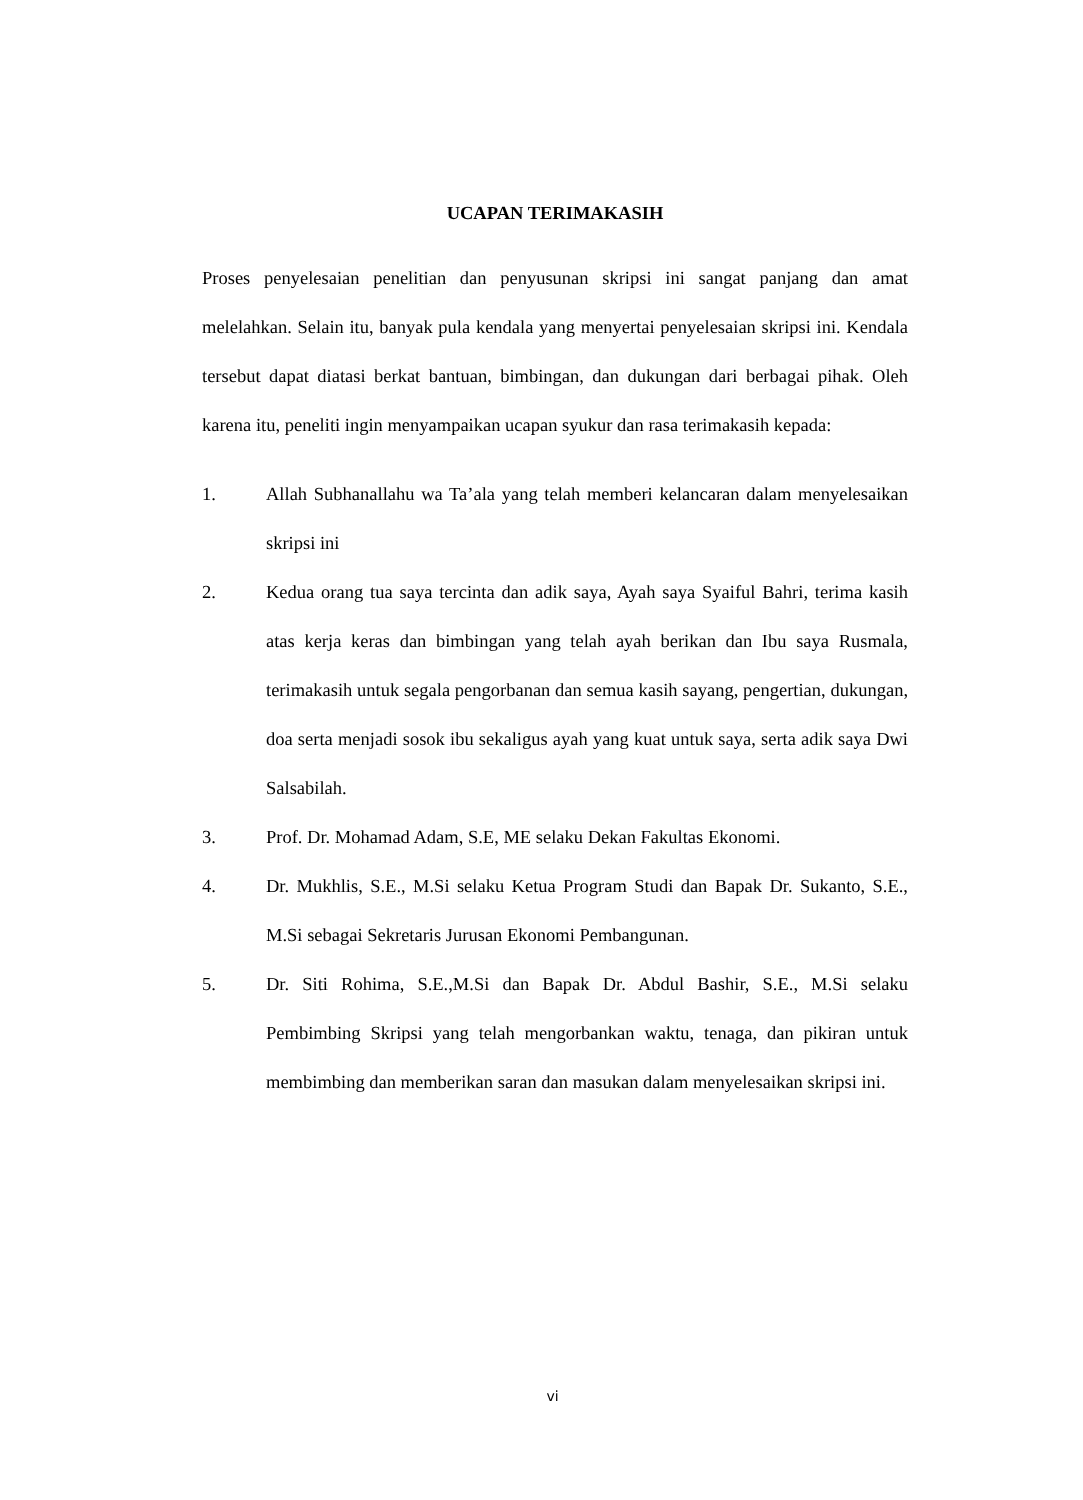UCAPAN TERIMAKASIH
Proses penyelesaian penelitian dan penyusunan skripsi ini sangat panjang dan amat melelahkan. Selain itu, banyak pula kendala yang menyertai penyelesaian skripsi ini. Kendala tersebut dapat diatasi berkat bantuan, bimbingan, dan dukungan dari berbagai pihak. Oleh karena itu, peneliti ingin menyampaikan ucapan syukur dan rasa terimakasih kepada:
1. Allah Subhanallahu wa Ta’ala yang telah memberi kelancaran dalam menyelesaikan skripsi ini
2. Kedua orang tua saya tercinta dan adik saya, Ayah saya Syaiful Bahri, terima kasih atas kerja keras dan bimbingan yang telah ayah berikan dan Ibu saya Rusmala, terimakasih untuk segala pengorbanan dan semua kasih sayang, pengertian, dukungan, doa serta menjadi sosok ibu sekaligus ayah yang kuat untuk saya, serta adik saya Dwi Salsabilah.
3. Prof. Dr. Mohamad Adam, S.E, ME selaku Dekan Fakultas Ekonomi.
4. Dr. Mukhlis, S.E., M.Si selaku Ketua Program Studi dan Bapak Dr. Sukanto, S.E., M.Si sebagai Sekretaris Jurusan Ekonomi Pembangunan.
5. Dr. Siti Rohima, S.E.,M.Si dan Bapak Dr. Abdul Bashir, S.E., M.Si selaku Pembimbing Skripsi yang telah mengorbankan waktu, tenaga, dan pikiran untuk membimbing dan memberikan saran dan masukan dalam menyelesaikan skripsi ini.
vi